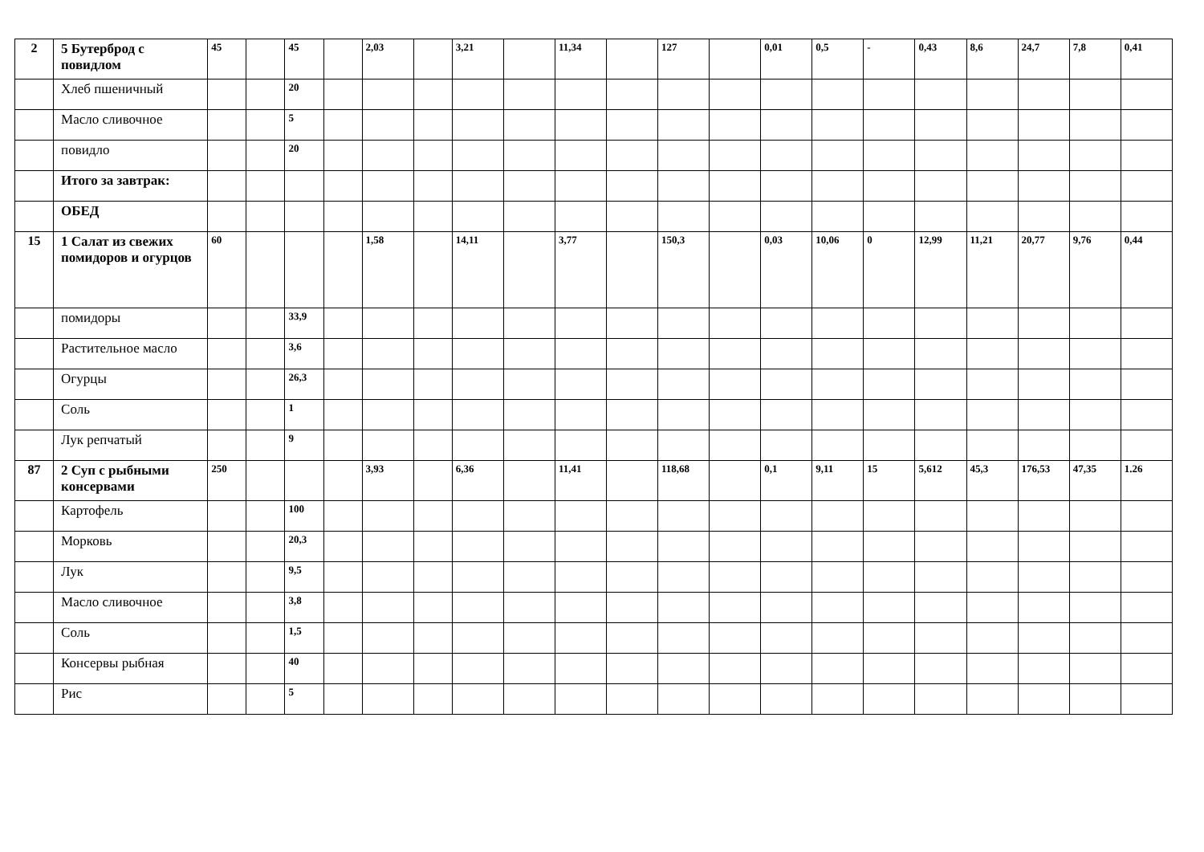| 2 | 5 Бутерброд с повидлом | 45 | | 45 | | 2,03 | | 3,21 | | 11,34 | | 127 | | 0,01 | 0,5 | - | 0,43 | 8,6 | 24,7 | 7,8 | 0,41 |
| | Хлеб пшеничный | | | 20 | | | | | | | | | | | | | | | | | |
| | Масло сливочное | | | 5 | | | | | | | | | | | | | | | | | |
| | повидло | | | 20 | | | | | | | | | | | | | | | | | |
| | Итого за завтрак: | | | | | | | | | | | | | | | | | | | | |
| | ОБЕД | | | | | | | | | | | | | | | | | | | | |
| 15 | 1 Салат из свежих помидоров и огурцов | 60 | | | | 1,58 | | 14,11 | | 3,77 | | 150,3 | | 0,03 | 10,06 | 0 | 12,99 | 11,21 | 20,77 | 9,76 | 0,44 |
| | помидоры | | | 33,9 | | | | | | | | | | | | | | | | | |
| | Растительное масло | | | 3,6 | | | | | | | | | | | | | | | | | |
| | Огурцы | | | 26,3 | | | | | | | | | | | | | | | | | |
| | Соль | | | 1 | | | | | | | | | | | | | | | | | |
| | Лук репчатый | | | 9 | | | | | | | | | | | | | | | | | |
| 87 | 2 Суп с рыбными консервами | 250 | | | | 3,93 | | 6,36 | | 11,41 | | 118,68 | | 0,1 | 9,11 | 15 | 5,612 | 45,3 | 176,53 | 47,35 | 1.26 |
| | Картофель | | | 100 | | | | | | | | | | | | | | | | | |
| | Морковь | | | 20,3 | | | | | | | | | | | | | | | | | |
| | Лук | | | 9,5 | | | | | | | | | | | | | | | | | |
| | Масло сливочное | | | 3,8 | | | | | | | | | | | | | | | | | |
| | Соль | | | 1,5 | | | | | | | | | | | | | | | | | |
| | Консервы рыбная | | | 40 | | | | | | | | | | | | | | | | | |
| | Рис | | | 5 | | | | | | | | | | | | | | | | | |